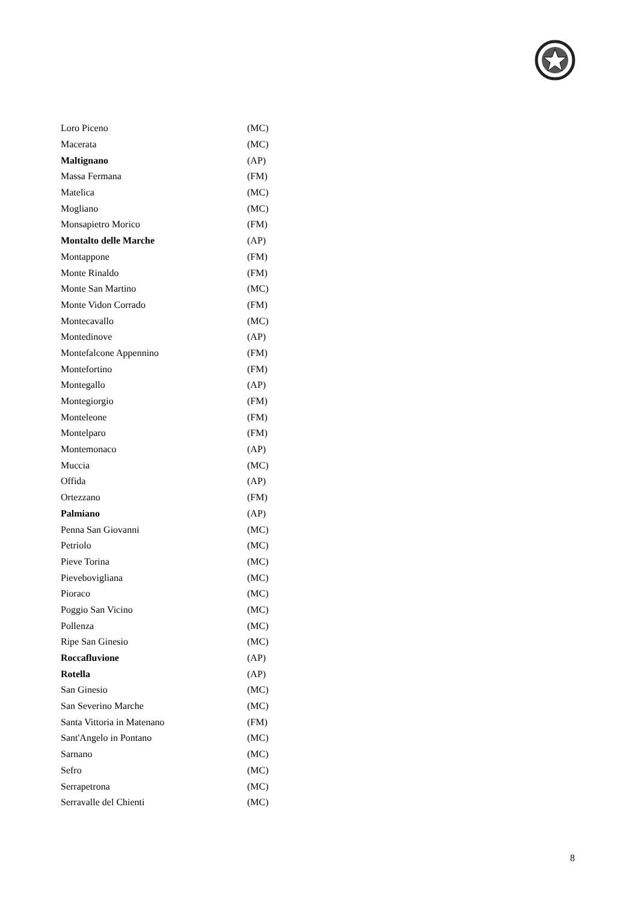| Loro Piceno | (MC) |
| Macerata | (MC) |
| Maltignano | (AP) |
| Massa Fermana | (FM) |
| Matelica | (MC) |
| Mogliano | (MC) |
| Monsapietro Morico | (FM) |
| Montalto delle Marche | (AP) |
| Montappone | (FM) |
| Monte Rinaldo | (FM) |
| Monte San Martino | (MC) |
| Monte Vidon Corrado | (FM) |
| Montecavallo | (MC) |
| Montedinove | (AP) |
| Montefalcone Appennino | (FM) |
| Montefortino | (FM) |
| Montegallo | (AP) |
| Montegiorgio | (FM) |
| Monteleone | (FM) |
| Montelparo | (FM) |
| Montemonaco | (AP) |
| Muccia | (MC) |
| Offida | (AP) |
| Ortezzano | (FM) |
| Palmiano | (AP) |
| Penna San Giovanni | (MC) |
| Petriolo | (MC) |
| Pieve Torina | (MC) |
| Pievebovigliana | (MC) |
| Pioraco | (MC) |
| Poggio San Vicino | (MC) |
| Pollenza | (MC) |
| Ripe San Ginesio | (MC) |
| Roccafluvione | (AP) |
| Rotella | (AP) |
| San Ginesio | (MC) |
| San Severino Marche | (MC) |
| Santa Vittoria in Matenano | (FM) |
| Sant'Angelo in Pontano | (MC) |
| Sarnano | (MC) |
| Sefro | (MC) |
| Serrapetrona | (MC) |
| Serravalle del Chienti | (MC) |
8